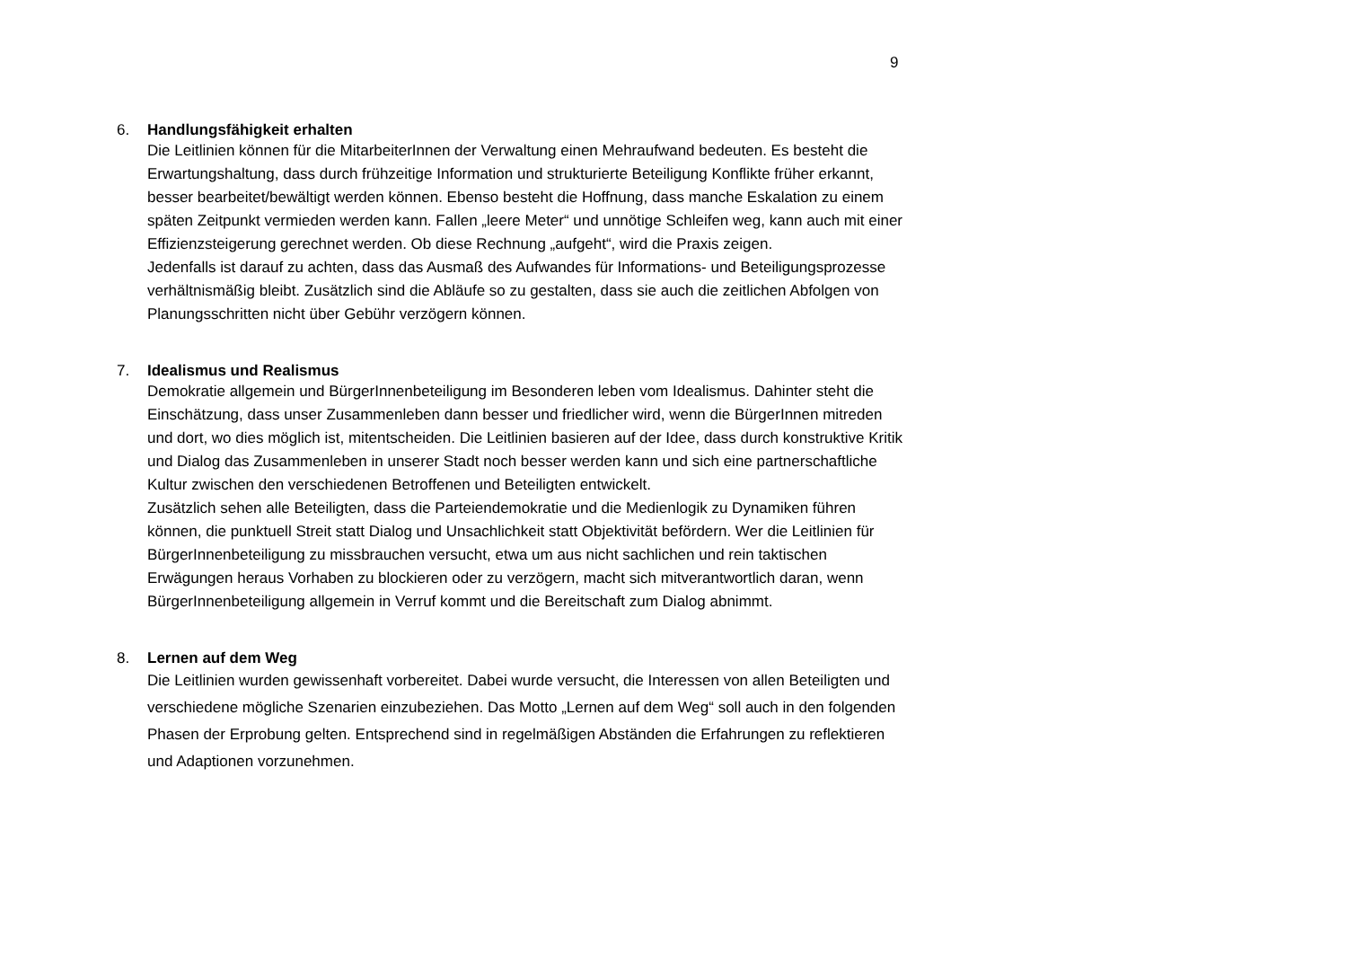9
6. Handlungsfähigkeit erhalten
Die Leitlinien können für die MitarbeiterInnen der Verwaltung einen Mehraufwand bedeuten. Es besteht die Erwartungshaltung, dass durch frühzeitige Information und strukturierte Beteiligung Konflikte früher erkannt, besser bearbeitet/bewältigt werden können. Ebenso besteht die Hoffnung, dass manche Eskalation zu einem späten Zeitpunkt vermieden werden kann. Fallen „leere Meter“ und unnötige Schleifen weg, kann auch mit einer Effizienzsteigerung gerechnet werden. Ob diese Rechnung „aufgeht“, wird die Praxis zeigen.
Jedenfalls ist darauf zu achten, dass das Ausmaß des Aufwandes für Informations- und Beteiligungsprozesse verhältnismäßig bleibt. Zusätzlich sind die Abläufe so zu gestalten, dass sie auch die zeitlichen Abfolgen von Planungsschritten nicht über Gebühr verzögern können.
7. Idealismus und Realismus
Demokratie allgemein und BürgerInnenbeteiligung im Besonderen leben vom Idealismus. Dahinter steht die Einschätzung, dass unser Zusammenleben dann besser und friedlicher wird, wenn die BürgerInnen mitreden und dort, wo dies möglich ist, mitentscheiden. Die Leitlinien basieren auf der Idee, dass durch konstruktive Kritik und Dialog das Zusammenleben in unserer Stadt noch besser werden kann und sich eine partnerschaftliche Kultur zwischen den verschiedenen Betroffenen und Beteiligten entwickelt.
Zusätzlich sehen alle Beteiligten, dass die Parteiendemokratie und die Medienlogik zu Dynamiken führen können, die punktuell Streit statt Dialog und Unsachlichkeit statt Objektivität befördern. Wer die Leitlinien für BürgerInnenbeteiligung zu missbrauchen versucht, etwa um aus nicht sachlichen und rein taktischen Erwägungen heraus Vorhaben zu blockieren oder zu verzögern, macht sich mitverantwortlich daran, wenn BürgerInnenbeteiligung allgemein in Verruf kommt und die Bereitschaft zum Dialog abnimmt.
8. Lernen auf dem Weg
Die Leitlinien wurden gewissenhaft vorbereitet. Dabei wurde versucht, die Interessen von allen Beteiligten und verschiedene mögliche Szenarien einzubeziehen. Das Motto „Lernen auf dem Weg“ soll auch in den folgenden Phasen der Erprobung gelten. Entsprechend sind in regelmäßigen Abständen die Erfahrungen zu reflektieren und Adaptionen vorzunehmen.